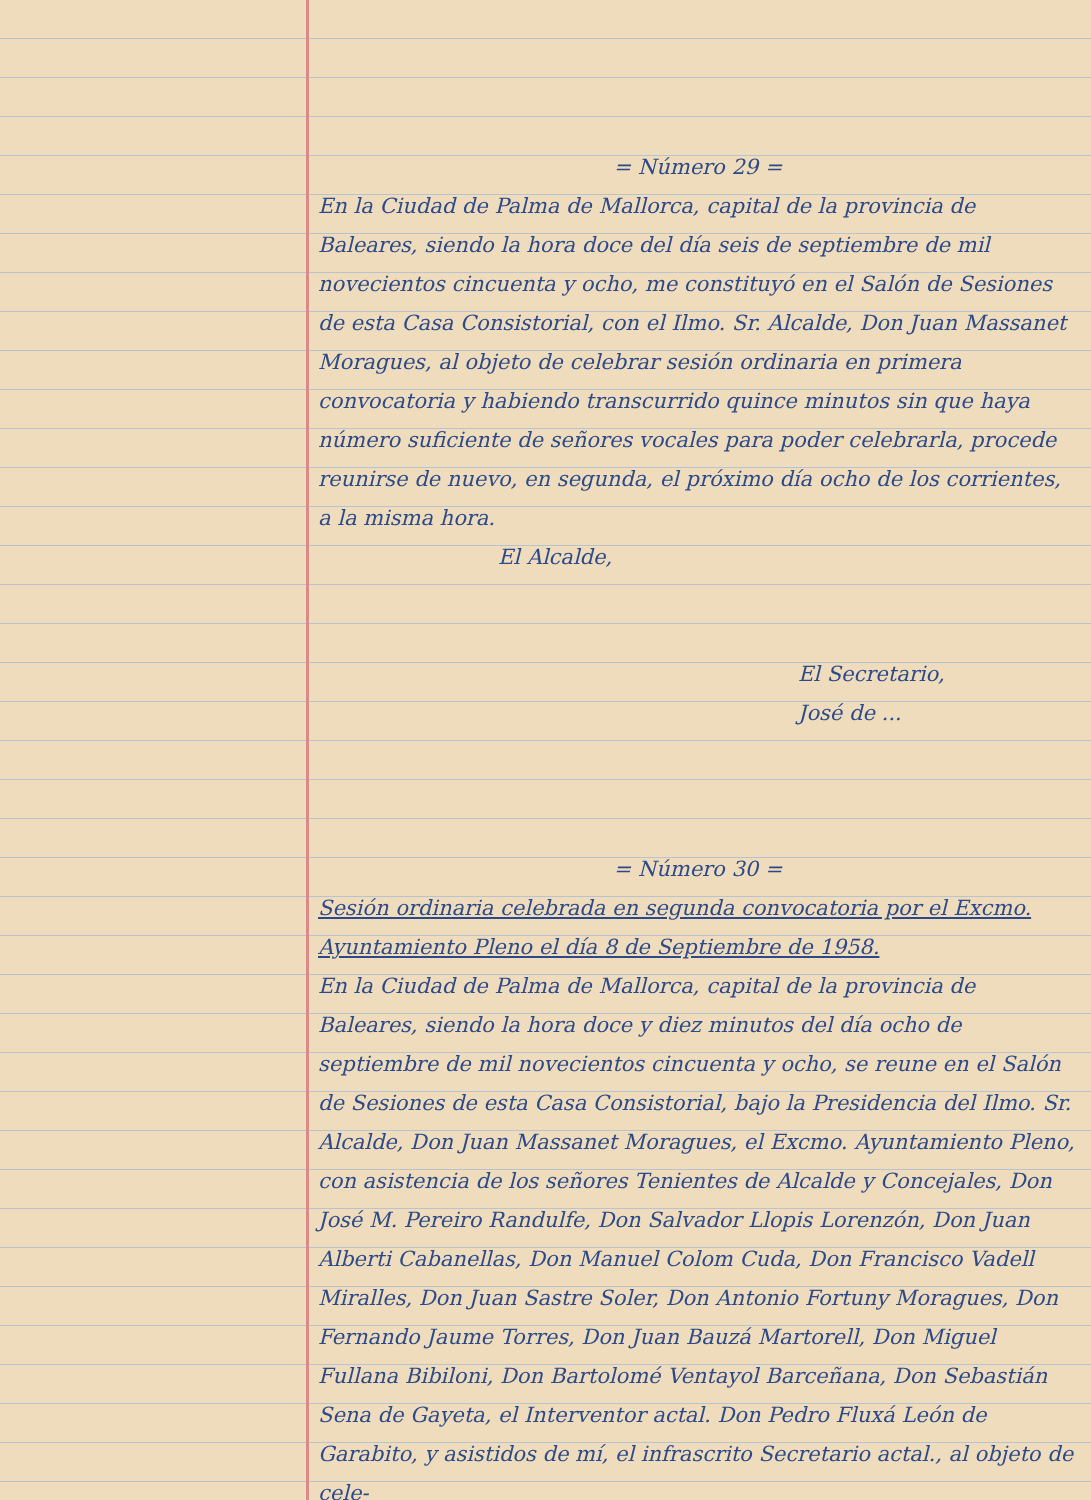= Número 29 =
En la Ciudad de Palma de Mallorca, capital de la provincia de Baleares, siendo la hora doce del día seis de septiembre de mil novecientos cincuenta y ocho, me constituyó en el Salón de Sesiones de esta Casa Consistorial, con el Ilmo. Sr. Alcalde, Don Juan Massanet Moragues, al objeto de celebrar sesión ordinaria en primera convocatoria y habiendo transcurrido quince minutos sin que haya número suficiente de señores vocales para poder celebrarla, procede reunirse de nuevo, en segunda, el próximo día ocho de los corrientes, a la misma hora.
El Alcalde,
El Secretario,
José de ...
= Número 30 =
Sesión ordinaria celebrada en segunda convocatoria por el Excmo. Ayuntamiento Pleno el día 8 de Septiembre de 1958.
En la Ciudad de Palma de Mallorca, capital de la provincia de Baleares, siendo la hora doce y diez minutos del día ocho de septiembre de mil novecientos cincuenta y ocho, se reune en el Salón de Sesiones de esta Casa Consistorial, bajo la Presidencia del Ilmo. Sr. Alcalde, Don Juan Massanet Moragues, el Excmo. Ayuntamiento Pleno, con asistencia de los señores Tenientes de Alcalde y Concejales, Don José M. Pereiro Randulfe, Don Salvador Llopis Lorenzón, Don Juan Alberti Cabanellas, Don Manuel Colom Cuda, Don Francisco Vadell Miralles, Don Juan Sastre Soler, Don Antonio Fortuny Moragues, Don Fernando Jaume Torres, Don Juan Bauzá Martorell, Don Miguel Fullana Bibiloni, Don Bartolomé Ventayol Barceñana, Don Sebastián Sena de Gayeta, el Interventor actal. Don Pedro Fluxá León de Garabito, y asistidos de mí, el infrascrito Secretario actal., al objeto de cele-